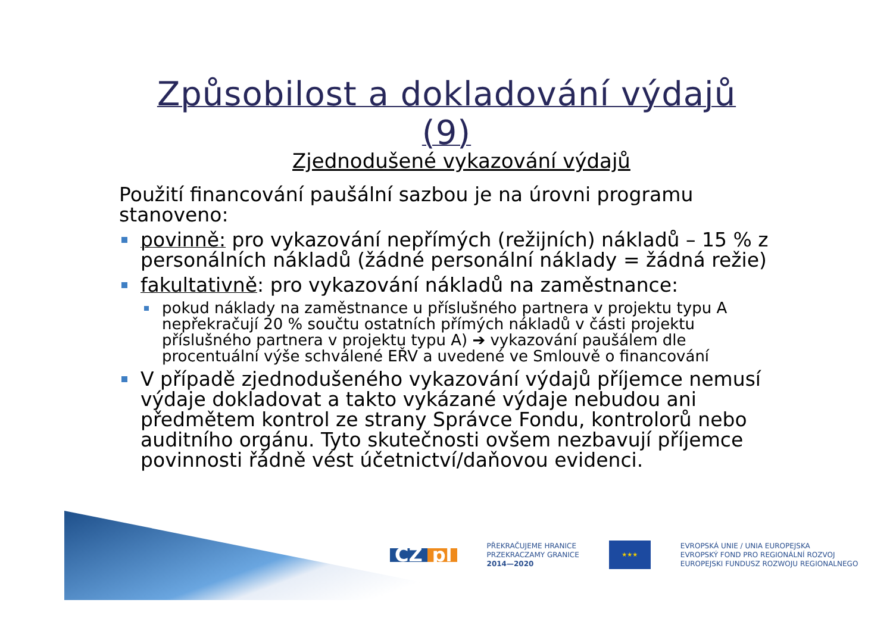Způsobilost a dokladování výdajů (9)
Zjednodušené vykazování výdajů
Použití financování paušální sazbou je na úrovni programu stanoveno:
povinně: pro vykazování nepřímých (režijních) nákladů – 15 % z personálních nákladů (žádné personální náklady = žádná režie)
fakultativně: pro vykazování nákladů na zaměstnance:
pokud náklady na zaměstnance u příslušného partnera v projektu typu A nepřekračují 20 % součtu ostatních přímých nákladů v části projektu příslušného partnera v projektu typu A) ➔ vykazování paušálem dle procentuální výše schválené EŘV a uvedené ve Smlouvě o financování
V případě zjednodušeného vykazování výdajů příjemce nemusí výdaje dokladovat a takto vykázané výdaje nebudou ani předmětem kontrol ze strany Správce Fondu, kontrolorů nebo auditního orgánu. Tyto skutečnosti ovšem nezbavují příjemce povinnosti řádně vést účetnictví/daňovou evidenci.
CZ pl
PŘEKRAČUJEME HRANICE
PRZEKRACZAMY GRANICE
2014—2020
★★★
EVROPSKÁ UNIE / UNIA EUROPEJSKA
EVROPSKÝ FOND PRO REGIONÁLNÍ ROZVOJ
EUROPEJSKI FUNDUSZ ROZWOJU REGIONALNEGO